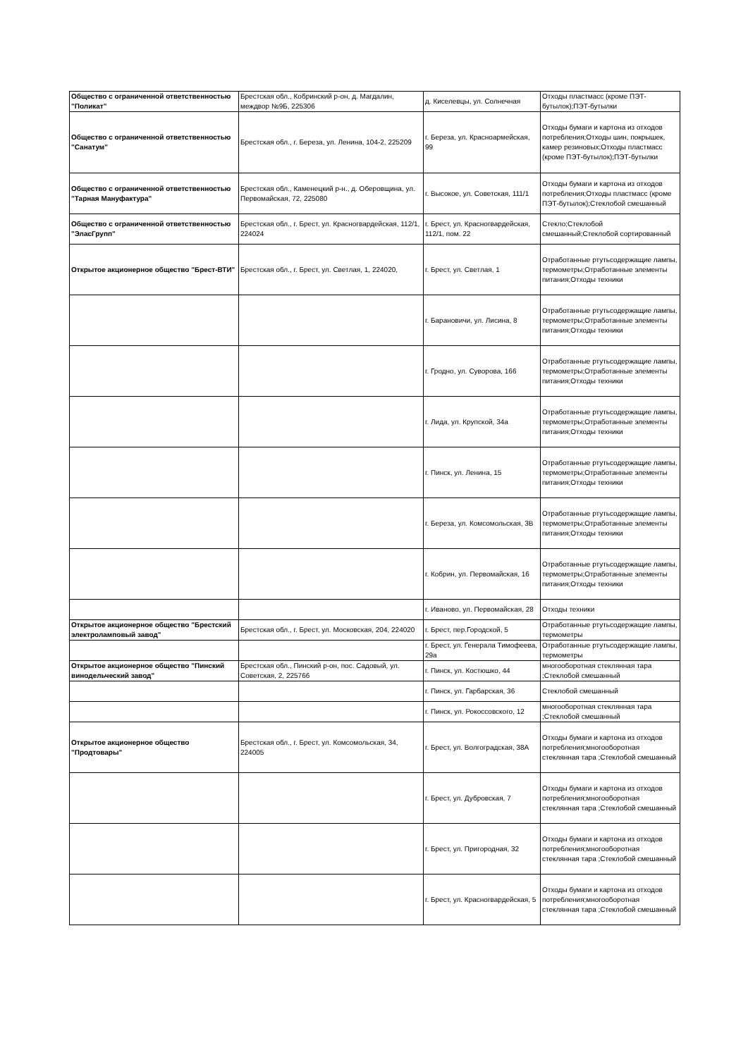| Общество с ограниченной ответственностью "Поликат" | Брестская обл., Кобринский р-он, д. Магдалин, междвор №9Б, 225306 | д. Киселевцы, ул. Солнечная | Отходы пластмасс (кроме ПЭТ-бутылок);ПЭТ-бутылки |
| Общество с ограниченной ответственностью "Санатум" | Брестская обл., г. Береза, ул. Ленина, 104-2, 225209 | г. Береза, ул. Красноармейская, 99 | Отходы бумаги и картона из отходов потребления;Отходы шин, покрышек, камер резиновых;Отходы пластмасс (кроме ПЭТ-бутылок);ПЭТ-бутылки |
| Общество с ограниченной ответственностью "Тарная Мануфактура" | Брестская обл., Каменецкий р-н., д. Оберовщина, ул. Первомайская, 72, 225080 | г. Высокое, ул. Советская, 111/1 | Отходы бумаги и картона из отходов потребления;Отходы пластмасс (кроме ПЭТ-бутылок);Стеклобой смешанный |
| Общество с ограниченной ответственностью "ЭласГрупп" | Брестская обл., г. Брест, ул. Красногвардейская, 112/1, 224024 | г. Брест, ул. Красногвардейская, 112/1, пом. 22 | Стекло;Стеклобой смешанный;Стеклобой сортированный |
| Открытое акционерное общество "Брест-ВТИ" | Брестская обл., г. Брест, ул. Светлая, 1, 224020, | г. Брест, ул. Светлая, 1 | Отработанные ртутьсодержащие лампы, термометры;Отработанные элементы питания;Отходы техники |
| | | г. Барановичи, ул. Лисина, 8 | Отработанные ртутьсодержащие лампы, термометры;Отработанные элементы питания;Отходы техники |
| | | г. Гродно, ул. Суворова, 166 | Отработанные ртутьсодержащие лампы, термометры;Отработанные элементы питания;Отходы техники |
| | | г. Лида, ул. Крупской, 34а | Отработанные ртутьсодержащие лампы, термометры;Отработанные элементы питания;Отходы техники |
| | | г. Пинск, ул. Ленина, 15 | Отработанные ртутьсодержащие лампы, термометры;Отработанные элементы питания;Отходы техники |
| | | г. Береза, ул. Комсомольская, 3В | Отработанные ртутьсодержащие лампы, термометры;Отработанные элементы питания;Отходы техники |
| | | г. Кобрин, ул. Первомайская, 16 | Отработанные ртутьсодержащие лампы, термометры;Отработанные элементы питания;Отходы техники |
| | | г. Иваново, ул. Первомайская, 28 | Отходы техники |
| Открытое акционерное общество "Брестский электроламповый завод" | Брестская обл., г. Брест, ул. Московская, 204, 224020 | г. Брест, пер.Городской, 5 | Отработанные ртутьсодержащие лампы, термометры |
| | | г. Брест, ул. Генерала Тимофеева, 29а | Отработанные ртутьсодержащие лампы, термометры |
| Открытое акционерное общество "Пинский винодельческий завод" | Брестская обл., Пинский р-он, пос. Садовый, ул. Советская, 2, 225766 | г. Пинск, ул. Костюшко, 44 | многооборотная стеклянная тара ;Стеклобой смешанный |
| | | г. Пинск, ул. Гарбарская, 36 | Стеклобой смешанный |
| | | г. Пинск, ул. Рокоссовского, 12 | многооборотная стеклянная тара ;Стеклобой смешанный |
| Открытое акционерное общество "Продтовары" | Брестская обл., г. Брест, ул. Комсомольская, 34, 224005 | г. Брест, ул. Волгоградская, 38А | Отходы бумаги и картона из отходов потребления;многооборотная стеклянная тара ;Стеклобой смешанный |
| | | г. Брест, ул. Дубровская, 7 | Отходы бумаги и картона из отходов потребления;многооборотная стеклянная тара ;Стеклобой смешанный |
| | | г. Брест, ул. Пригородная, 32 | Отходы бумаги и картона из отходов потребления;многооборотная стеклянная тара ;Стеклобой смешанный |
| | | г. Брест, ул. Красногвардейская, 5 | Отходы бумаги и картона из отходов потребления;многооборотная стеклянная тара ;Стеклобой смешанный |